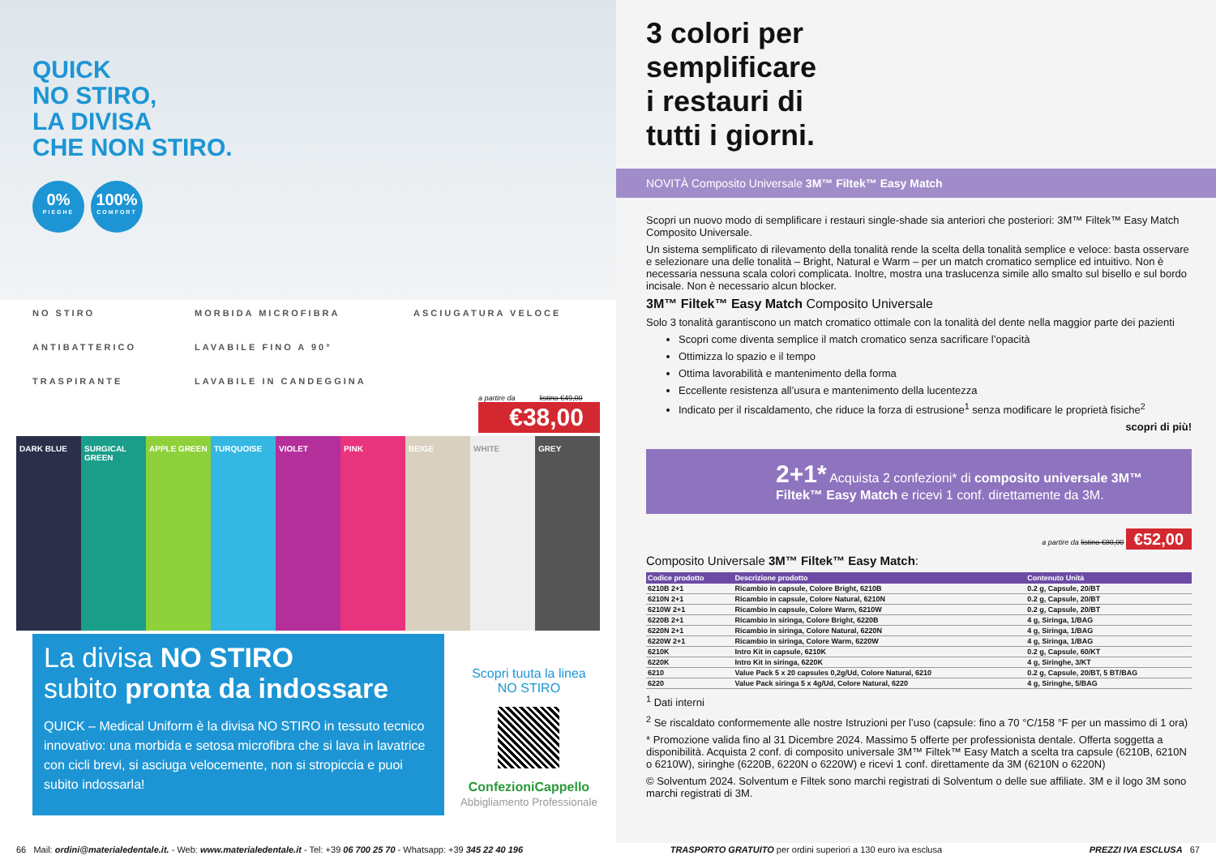QUICK
NO STIRO,
LA DIVISA
CHE NON STIRO.
0% PIEGHE 100% COMFORT
NO STIRO MORBIDA MICROFIBRA ASCIUGATURA VELOCE ANTIBATTERICO LAVABILE FINO A 90° TRASPIRANTE LAVABILE IN CANDEGGINA
a partire da listino €49,00
€38,00
DARK BLUE SURGICAL GREEN APPLE GREEN TURQUOISE VIOLET PINK BEIGE WHITE GREY
La divisa NO STIRO
subito pronta da indossare
QUICK – Medical Uniform è la divisa NO STIRO in tessuto tecnico innovativo: una morbida e setosa microfibra che si lava in lavatrice con cicli brevi, si asciuga velocemente, non si stropiccia e puoi subito indossarla!
Scopri tuuta la linea
NO STIRO
ConfezioniCappello
Abbigliamento Professionale
3 colori per
semplificare
i restauri di
tutti i giorni.
NOVITÀ Composito Universale 3M™ Filtek™ Easy Match
Scopri un nuovo modo di semplificare i restauri single-shade sia anteriori che posteriori: 3M™ Filtek™ Easy Match Composito Universale.
Un sistema semplificato di rilevamento della tonalità rende la scelta della tonalità semplice e veloce: basta osservare e selezionare una delle tonalità – Bright, Natural e Warm – per un match cromatico semplice ed intuitivo. Non è necessaria nessuna scala colori complicata. Inoltre, mostra una traslucenza simile allo smalto sul bisello e sul bordo incisale. Non è necessario alcun blocker.
3M™ Filtek™ Easy Match Composito Universale
Solo 3 tonalità garantiscono un match cromatico ottimale con la tonalità del dente nella maggior parte dei pazienti
Scopri come diventa semplice il match cromatico senza sacrificare l’opacità
Ottimizza lo spazio e il tempo
Ottima lavorabilità e mantenimento della forma
Eccellente resistenza all’usura e mantenimento della lucentezza
Indicato per il riscaldamento, che riduce la forza di estrusione<sup>1</sup> senza modificare le proprietà fisiche<sup>2</sup>
scopri di più!
2+1* Acquista 2 confezioni* di composito universale 3M™ Filtek™ Easy Match e ricevi 1 conf. direttamente da 3M.
a partire da listino €80,00 €52,00
Composito Universale 3M™ Filtek™ Easy Match:
| Codice prodotto | Descrizione prodotto | Contenuto Unità |
| --- | --- | --- |
| 6210B 2+1 | Ricambio in capsule, Colore Bright, 6210B | 0.2 g, Capsule, 20/BT |
| 6210N 2+1 | Ricambio in capsule, Colore Natural, 6210N | 0.2 g, Capsule, 20/BT |
| 6210W 2+1 | Ricambio in capsule, Colore Warm, 6210W | 0.2 g, Capsule, 20/BT |
| 6220B 2+1 | Ricambio in siringa, Colore Bright, 6220B | 4 g, Siringa, 1/BAG |
| 6220N 2+1 | Ricambio in siringa, Colore Natural, 6220N | 4 g, Siringa, 1/BAG |
| 6220W 2+1 | Ricambio in siringa, Colore Warm, 6220W | 4 g, Siringa, 1/BAG |
| 6210K | Intro Kit in capsule, 6210K | 0.2 g, Capsule, 60/KT |
| 6220K | Intro Kit in siringa, 6220K | 4 g, Siringhe, 3/KT |
| 6210 | Value Pack 5 x 20 capsules 0,2g/Ud, Colore Natural, 6210 | 0.2 g, Capsule, 20/BT, 5 BT/BAG |
| 6220 | Value Pack siringa 5 x 4g/Ud, Colore Natural, 6220 | 4 g, Siringhe, 5/BAG |
<sup>1</sup> Dati interni
<sup>2</sup> Se riscaldato conformemente alle nostre Istruzioni per l’uso (capsule: fino a 70 °C/158 °F per un massimo di 1 ora)
* Promozione valida fino al 31 Dicembre 2024. Massimo 5 offerte per professionista dentale. Offerta soggetta a disponibilità. Acquista 2 conf. di composito universale 3M™ Filtek™ Easy Match a scelta tra capsule (6210B, 6210N o 6210W), siringhe (6220B, 6220N o 6220W) e ricevi 1 conf. direttamente da 3M (6210N o 6220N)
© Solventum 2024. Solventum e Filtek sono marchi registrati di Solventum o delle sue affiliate. 3M e il logo 3M sono marchi registrati di 3M.
66 Mail: ordini@materialedentale.it. - Web: www.materialedentale.it - Tel: +39 06 700 25 70 - Whatsapp: +39 345 22 40 196 TRASPORTO GRATUITO per ordini superiori a 130 euro iva esclusa PREZZI IVA ESCLUSA 67